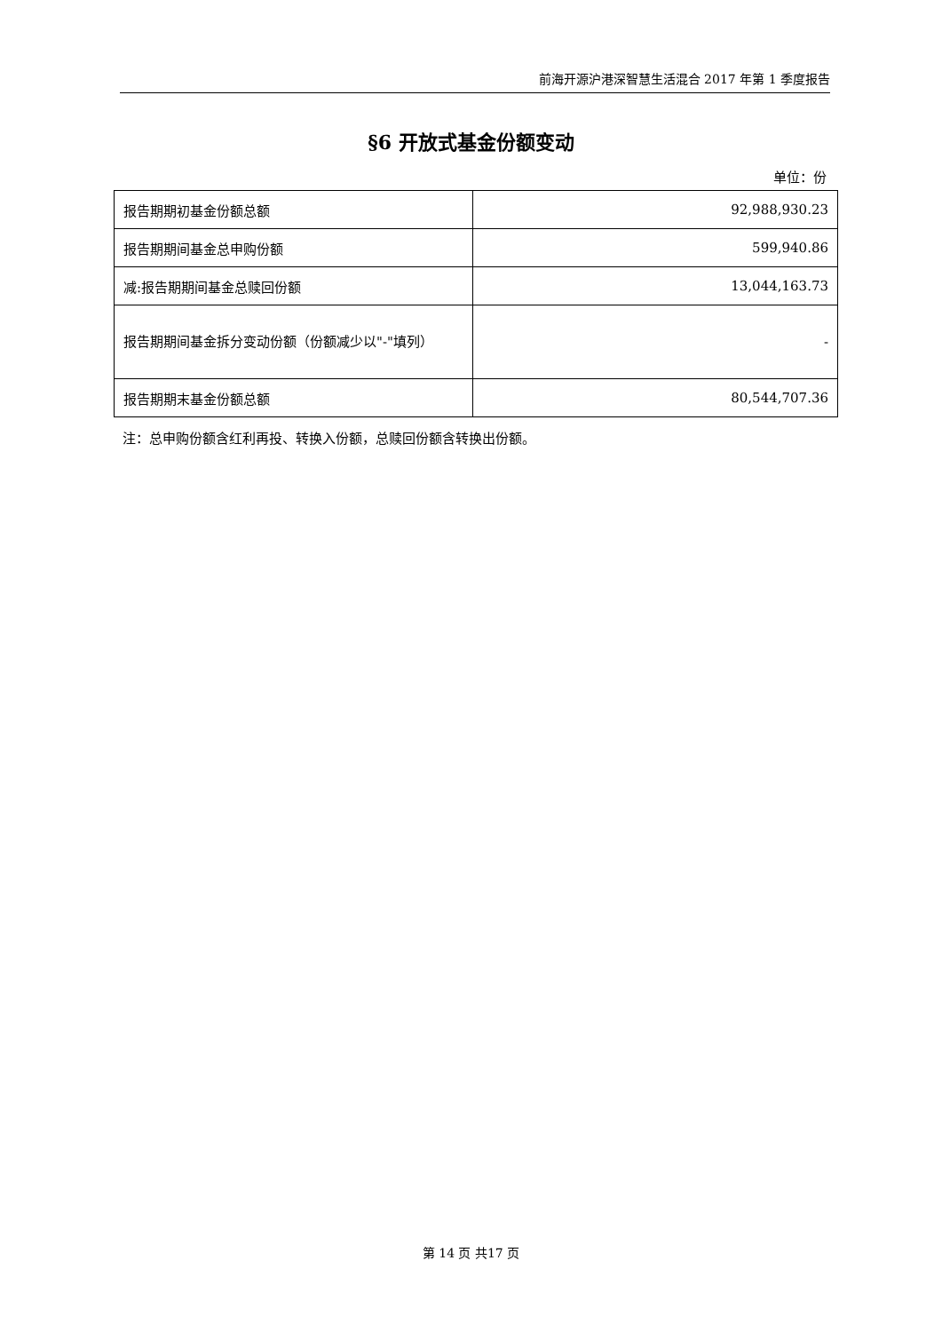前海开源沪港深智慧生活混合 2017 年第 1 季度报告
§6 开放式基金份额变动
单位：份
| 报告期期初基金份额总额 | 92,988,930.23 |
| 报告期期间基金总申购份额 | 599,940.86 |
| 减:报告期期间基金总赎回份额 | 13,044,163.73 |
| 报告期期间基金拆分变动份额（份额减少以"-"填列） | - |
| 报告期期末基金份额总额 | 80,544,707.36 |
注：总申购份额含红利再投、转换入份额，总赎回份额含转换出份额。
第 14 页 共17 页